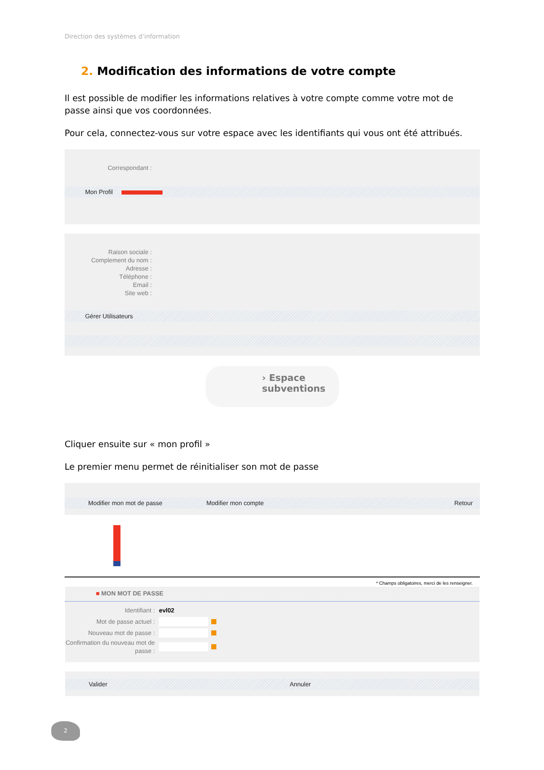Direction des systèmes d’information
2. Modification des informations de votre compte
Il est possible de modifier les informations relatives à votre compte comme votre mot de passe ainsi que vos coordonnées.
Pour cela, connectez-vous sur votre espace avec les identifiants qui vous ont été attribués.
Correspondant :
Mon Profil
Raison sociale :
Complement du nom :
Adresse :
Téléphone :
Email :
Site web :
Gérer Utilisateurs
› Espace
subventions
Cliquer ensuite sur « mon profil »
Le premier menu permet de réinitialiser son mot de passe
Modifier mon mot de passe Modifier mon compte Retour
* Champs obligatoires, merci de les renseigner.
■ MON MOT DE PASSE
Identifiant :
evl02
Mot de passe actuel :
Nouveau mot de passe :
Confirmation du nouveau mot de passe :
Valider Annuler
2